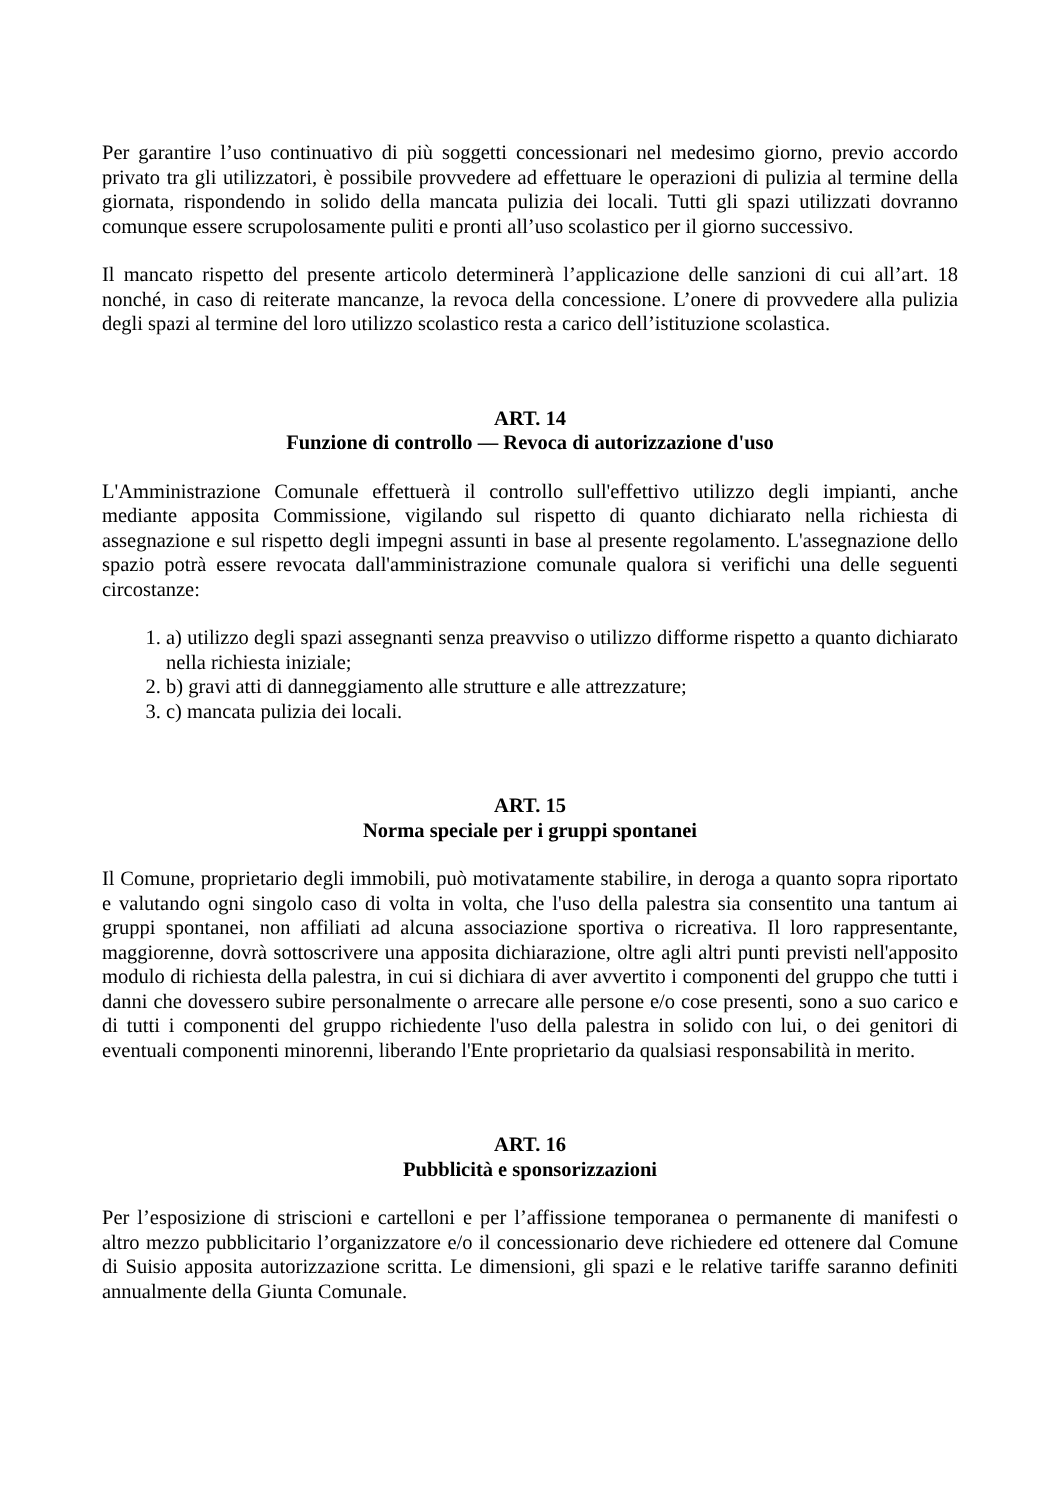Per garantire l’uso continuativo di più soggetti concessionari nel medesimo giorno, previo accordo privato tra gli utilizzatori, è possibile provvedere ad effettuare le operazioni di pulizia al termine della giornata, rispondendo in solido della mancata pulizia dei locali. Tutti gli spazi utilizzati dovranno comunque essere scrupolosamente puliti e pronti all’uso scolastico per il giorno successivo.
Il mancato rispetto del presente articolo determinerà l’applicazione delle sanzioni di cui all’art. 18 nonché, in caso di reiterate mancanze, la revoca della concessione. L’onere di provvedere alla pulizia degli spazi al termine del loro utilizzo scolastico resta a carico dell’istituzione scolastica.
ART. 14
Funzione di controllo — Revoca di autorizzazione d'uso
L'Amministrazione Comunale effettuerà il controllo sull'effettivo utilizzo degli impianti, anche mediante apposita Commissione, vigilando sul rispetto di quanto dichiarato nella richiesta di assegnazione e sul rispetto degli impegni assunti in base al presente regolamento. L'assegnazione dello spazio potrà essere revocata dall'amministrazione comunale qualora si verifichi una delle seguenti circostanze:
1. a) utilizzo degli spazi assegnanti senza preavviso o utilizzo difforme rispetto a quanto dichiarato nella richiesta iniziale;
2. b) gravi atti di danneggiamento alle strutture e alle attrezzature;
3. c) mancata pulizia dei locali.
ART. 15
Norma speciale per i gruppi spontanei
Il Comune, proprietario degli immobili, può motivatamente stabilire, in deroga a quanto sopra riportato e valutando ogni singolo caso di volta in volta, che l'uso della palestra sia consentito una tantum ai gruppi spontanei, non affiliati ad alcuna associazione sportiva o ricreativa. Il loro rappresentante, maggiorenne, dovrà sottoscrivere una apposita dichiarazione, oltre agli altri punti previsti nell'apposito modulo di richiesta della palestra, in cui si dichiara di aver avvertito i componenti del gruppo che tutti i danni che dovessero subire personalmente o arrecare alle persone e/o cose presenti, sono a suo carico e di tutti i componenti del gruppo richiedente l'uso della palestra in solido con lui, o dei genitori di eventuali componenti minorenni, liberando l'Ente proprietario da qualsiasi responsabilità in merito.
ART. 16
Pubblicità e sponsorizzazioni
Per l’esposizione di striscioni e cartelloni e per l’affissione temporanea o permanente di manifesti o altro mezzo pubblicitario l’organizzatore e/o il concessionario deve richiedere ed ottenere dal Comune di Suisio apposita autorizzazione scritta. Le dimensioni, gli spazi e le relative tariffe saranno definiti annualmente della Giunta Comunale.